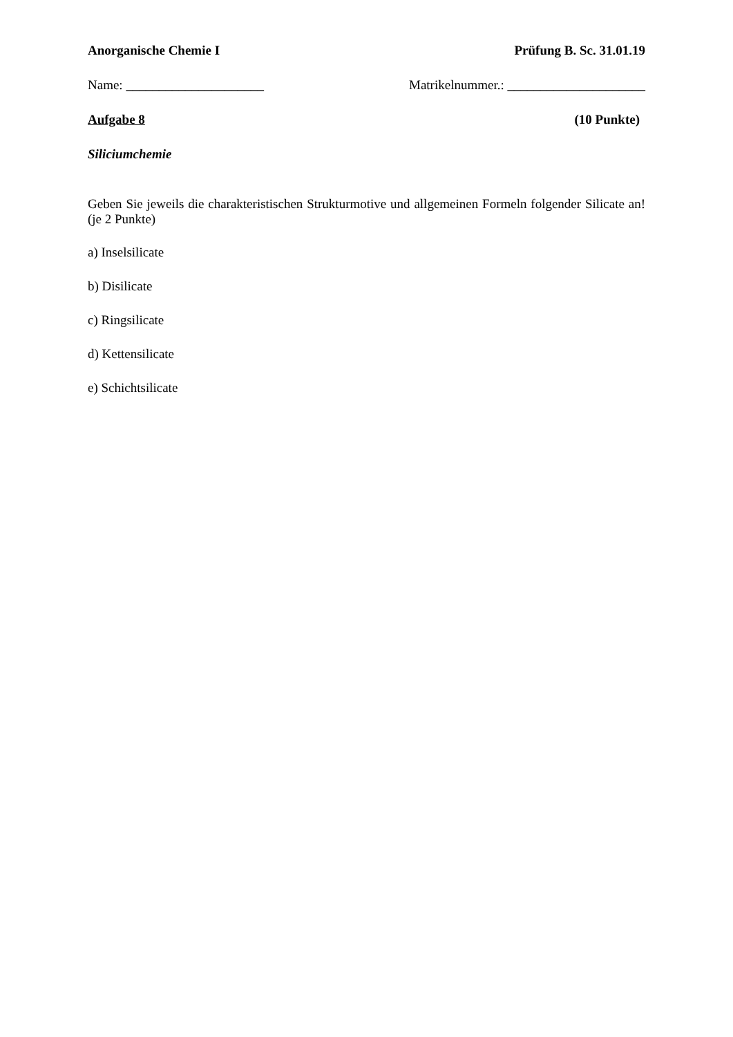Anorganische Chemie I Prüfung B. Sc. 31.01.19
Name: _____________________ Matrikelnummer.: _____________________
Aufgabe 8 (10 Punkte)
Siliciumchemie
Geben Sie jeweils die charakteristischen Strukturmotive und allgemeinen Formeln folgender Silicate an! (je 2 Punkte)
a) Inselsilicate
b) Disilicate
c) Ringsilicate
d) Kettensilicate
e) Schichtsilicate